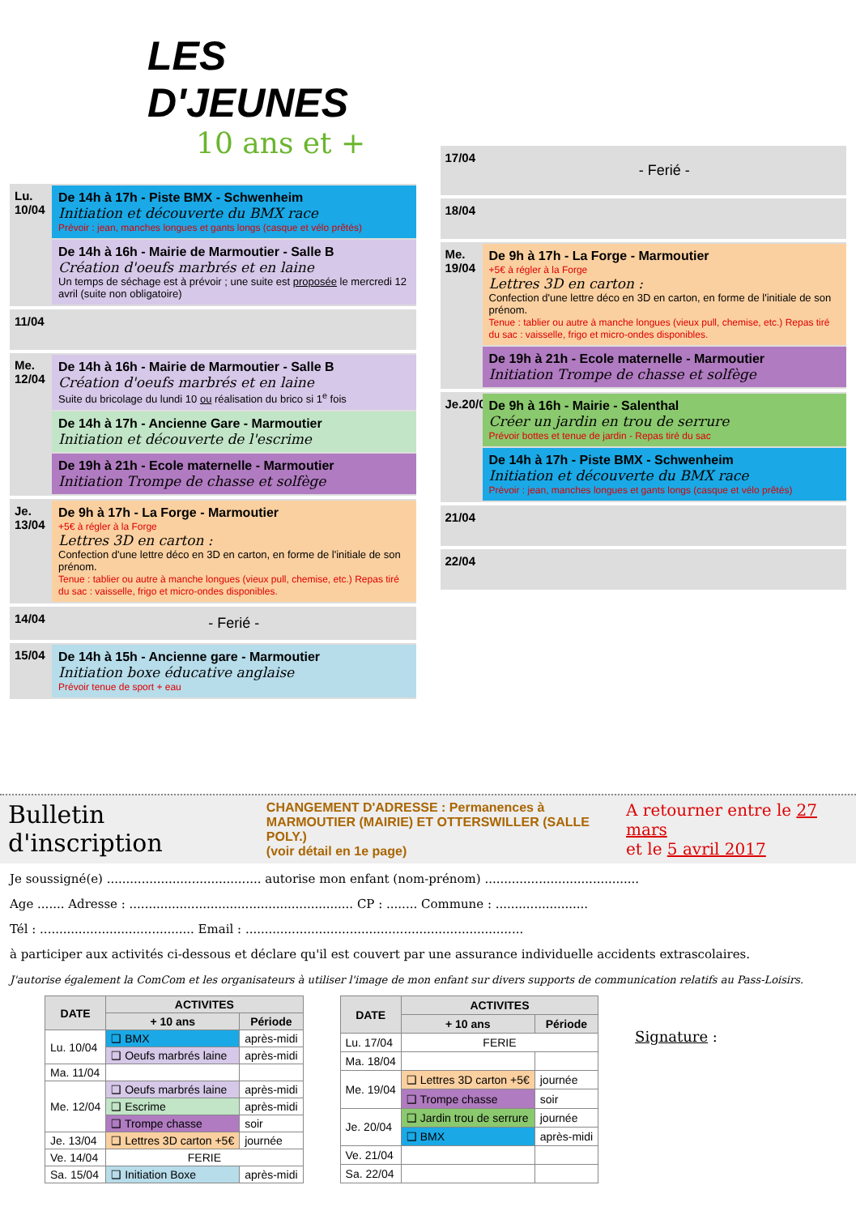LES D'JEUNES
10 ans et +
Lu. 10/04
De 14h à 17h - Piste BMX - Schwenheim
Initiation et découverte du BMX race
Prévoir : jean, manches longues et gants longs (casque et vélo prêtés)
De 14h à 16h - Mairie de Marmoutier - Salle B
Création d'oeufs marbrés et en laine
Un temps de séchage est à prévoir ; une suite est proposée le mercredi 12 avril (suite non obligatoire)
11/04
Me. 12/04
De 14h à 16h - Mairie de Marmoutier - Salle B
Création d'oeufs marbrés et en laine
Suite du bricolage du lundi 10 ou réalisation du brico si 1<sup>e</sup> fois
De 14h à 17h - Ancienne Gare - Marmoutier
Initiation et découverte de l'escrime
De 19h à 21h - Ecole maternelle - Marmoutier
Initiation Trompe de chasse et solfège
Je. 13/04
De 9h à 17h - La Forge - Marmoutier
+5€ à régler à la Forge
Lettres 3D en carton :
Confection d'une lettre déco en 3D en carton, en forme de l'initiale de son prénom.
Tenue : tablier ou autre à manche longues (vieux pull, chemise, etc.) Repas tiré du sac : vaisselle, frigo et micro-ondes disponibles.
14/04
- Ferié -
15/04
De 14h à 15h - Ancienne gare - Marmoutier
Initiation boxe éducative anglaise
Prévoir tenue de sport + eau
17/04
- Ferié -
18/04
Me. 19/04
De 9h à 17h - La Forge - Marmoutier
+5€ à régler à la Forge
Lettres 3D en carton :
Confection d'une lettre déco en 3D en carton, en forme de l'initiale de son prénom.
Tenue : tablier ou autre à manche longues (vieux pull, chemise, etc.) Repas tiré du sac : vaisselle, frigo et micro-ondes disponibles.
De 19h à 21h - Ecole maternelle - Marmoutier
Initiation Trompe de chasse et solfège
Je.20/04
De 9h à 16h - Mairie - Salenthal
Créer un jardin en trou de serrure
Prévoir bottes et tenue de jardin - Repas tiré du sac
De 14h à 17h - Piste BMX - Schwenheim
Initiation et découverte du BMX race
Prévoir : jean, manches longues et gants longs (casque et vélo prêtés)
21/04
22/04
Bulletin d'inscription
CHANGEMENT D'ADRESSE : Permanences à
MARMOUTIER (MAIRIE) ET OTTERSWILLER (SALLE POLY.)
(voir détail en 1e page)
A retourner entre le 27 mars
et le 5 avril 2017
Je soussigné(e) ........................................ autorise mon enfant (nom-prénom) ........................................
Age ....... Adresse : .......................................................... CP : ........ Commune : ........................
Tél : ........................................ Email : ........................................................................
à participer aux activités ci-dessous et déclare qu'il est couvert par une assurance individuelle accidents extrascolaires.
J'autorise également la ComCom et les organisateurs à utiliser l'image de mon enfant sur divers supports de communication relatifs au Pass-Loisirs.
| DATE | ACTIVITES | |
| --- | --- | --- |
| | + 10 ans | Période |
| Lu. 10/04 | ❑ BMX | après-midi |
| | ❑ Oeufs marbrés laine | après-midi |
| Ma. 11/04 | | |
| Me. 12/04 | ❑ Oeufs marbrés laine | après-midi |
| | ❑ Escrime | après-midi |
| | ❑ Trompe chasse | soir |
| Je. 13/04 | ❑ Lettres 3D carton +5€ | journée |
| Ve. 14/04 | FERIE | |
| Sa. 15/04 | ❑ Initiation Boxe | après-midi |
| DATE | ACTIVITES | |
| --- | --- | --- |
| | + 10 ans | Période |
| Lu. 17/04 | FERIE | |
| Ma. 18/04 | | |
| Me. 19/04 | ❑ Lettres 3D carton +5€ | journée |
| | ❑ Trompe chasse | soir |
| Je. 20/04 | ❑ Jardin trou de serrure | journée |
| | ❑ BMX | après-midi |
| Ve. 21/04 | | |
| Sa. 22/04 | | |
Signature :